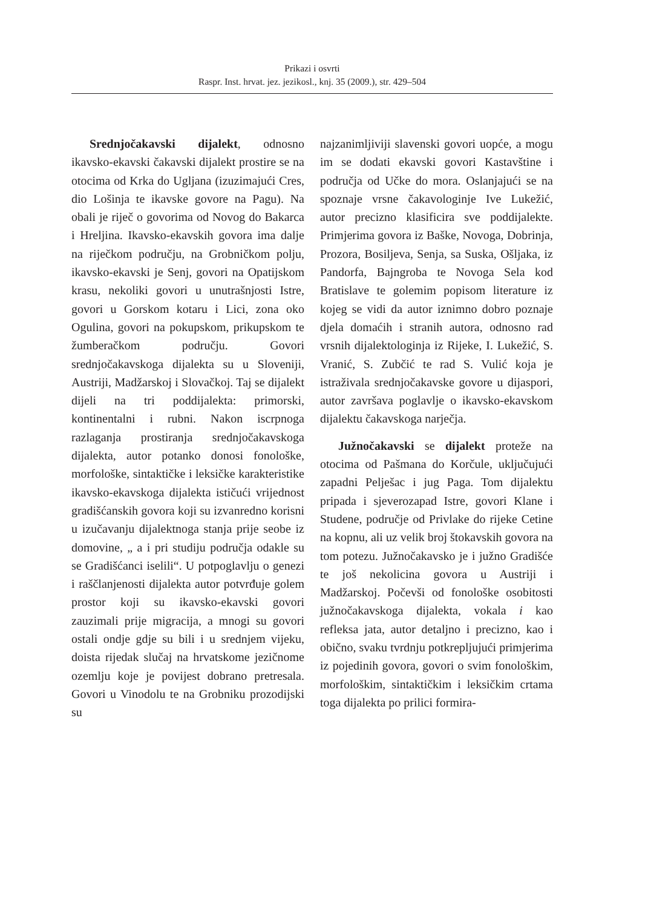Prikazi i osvrti
Raspr. Inst. hrvat. jez. jezikosl., knj. 35 (2009.), str. 429–504
Srednjočakavski dijalekt, odnosno ikavsko-ekavski čakavski dijalekt prostire se na otocima od Krka do Ugljana (izuzimajući Cres, dio Lošinja te ikavske govore na Pagu). Na obali je riječ o govorima od Novog do Bakarca i Hreljina. Ikavsko-ekavskih govora ima dalje na riječkom području, na Grobničkom polju, ikavsko-ekavski je Senj, govori na Opatijskom krasu, nekoliki govori u unutrašnjosti Istre, govori u Gorskom kotaru i Lici, zona oko Ogulina, govori na pokupskom, prikupskom te žumberačkom području. Govori srednjočakavskoga dijalekta su u Sloveniji, Austriji, Madžarskoj i Slovačkoj. Taj se dijalekt dijeli na tri poddijalekta: primorski, kontinentalni i rubni. Nakon iscrpnoga razlaganja prostiranja srednjočakavskoga dijalekta, autor potanko donosi fonološke, morfološke, sintaktičke i leksičke karakteristike ikavsko-ekavskoga dijalekta ističući vrijednost gradišćanskih govora koji su izvanredno korisni u izučavanju dijalektnoga stanja prije seobe iz domovine, „ a i pri studiju područja odakle su se Gradišćanci iselili“. U potpoglavlju o genezi i raščlanjenosti dijalekta autor potvrđuje golem prostor koji su ikavsko-ekavski govori zauzimali prije migracija, a mnogi su govori ostali ondje gdje su bili i u srednjem vijeku, doista rijedak slučaj na hrvatskome jezičnome ozemlju koje je povijest dobrano pretresala. Govori u Vinodolu te na Grobniku prozodijski su
najzanimljiviji slavenski govori uopće, a mogu im se dodati ekavski govori Kastavštine i područja od Učke do mora. Oslanjajući se na spoznaje vrsne čakavologinje Ive Lukežić, autor precizno klasificira sve poddijalekte. Primjerima govora iz Baške, Novoga, Dobrinja, Prozora, Bosiljeva, Senja, sa Suska, Ošljaka, iz Pandorfa, Bajngroba te Novoga Sela kod Bratislave te golemim popisom literature iz kojeg se vidi da autor iznimno dobro poznaje djela domaćih i stranih autora, odnosno rad vrsnih dijalektologinja iz Rijeke, I. Lukežić, S. Vranić, S. Zubčić te rad S. Vulić koja je istraživala srednjočakavske govore u dijaspori, autor završava poglavlje o ikavsko-ekavskom dijalektu čakavskoga narječja.
Južnočakavski se dijalekt proteže na otocima od Pašmana do Korčule, uključujući zapadni Pelješac i jug Paga. Tom dijalektu pripada i sjeverozapad Istre, govori Klane i Studene, područje od Privlake do rijeke Cetine na kopnu, ali uz velik broj štokavskih govora na tom potezu. Južnočakavsko je i južno Gradišće te još nekolicina govora u Austriji i Madžarskoj. Počevši od fonološke osobitosti južnočakavskoga dijalekta, vokala i kao refleksa jata, autor detaljno i precizno, kao i obično, svaku tvrdnju potkrepljujući primjerima iz pojedinih govora, govori o svim fonološkim, morfološkim, sintaktičkim i leksičkim crtama toga dijalekta po prilici formira-